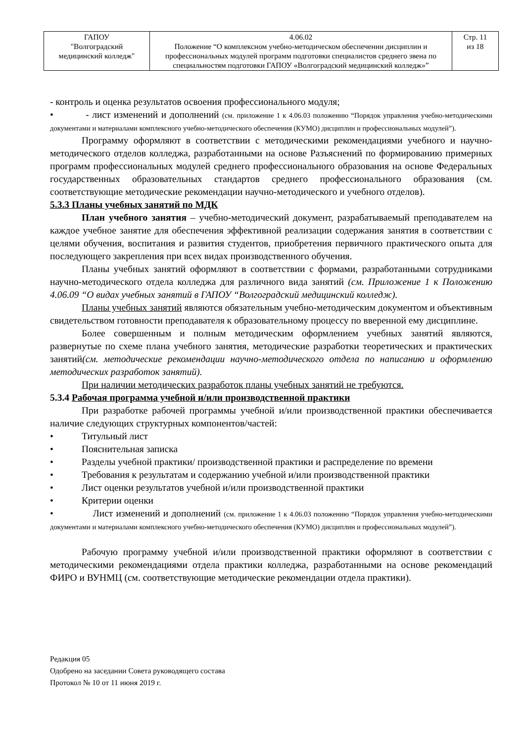| ГАПОУ "Волгоградский медицинский колледж" | 4.06.02 Положение “О комплексном учебно-методическом обеспечении дисциплин и профессиональных модулей программ подготовки специалистов среднего звена по специальностям подготовки ГАПОУ «Волгоградский медицинский колледж»” | Стр. 11 из 18 |
- контроль и оценка результатов освоения профессионального модуля;
• - лист изменений и дополнений (см. приложение 1 к 4.06.03 положению “Порядок управления учебно-методическими документами и материалами комплексного учебно-методического обеспечения (КУМО) дисциплин и профессиональных модулей”).
Программу оформляют в соответствии с методическими рекомендациями учебного и научно-методического отделов колледжа, разработанными на основе Разъяснений по формированию примерных программ профессиональных модулей среднего профессионального образования на основе Федеральных государственных образовательных стандартов среднего профессионального образования (см. соответствующие методические рекомендации научно-методического и учебного отделов).
5.3.3 Планы учебных занятий по МДК
План учебного занятия – учебно-методический документ, разрабатываемый преподавателем на каждое учебное занятие для обеспечения эффективной реализации содержания занятия в соответствии с целями обучения, воспитания и развития студентов, приобретения первичного практического опыта для последующего закрепления при всех видах производственного обучения.
Планы учебных занятий оформляют в соответствии с формами, разработанными сотрудниками научно-методического отдела колледжа для различного вида занятий (см. Приложение 1 к Положению 4.06.09 “О видах учебных занятий в ГАПОУ “Волгоградский медицинский колледж).
Планы учебных занятий являются обязательным учебно-методическим документом и объективным свидетельством готовности преподавателя к образовательному процессу по вверенной ему дисциплине.
Более совершенным и полным методическим оформлением учебных занятий являются, развернутые по схеме плана учебного занятия, методические разработки теоретических и практических занятий(см. методические рекомендации научно-методического отдела по написанию и оформлению методических разработок занятий).
При наличии методических разработок планы учебных занятий не требуются.
5.3.4 Рабочая программа учебной и/или производственной практики
При разработке рабочей программы учебной и/или производственной практики обеспечивается наличие следующих структурных компонентов/частей:
• Титульный лист
• Пояснительная записка
• Разделы учебной практики/ производственной практики и распределение по времени
• Требования к результатам и содержанию учебной и/или производственной практики
• Лист оценки результатов учебной и/или производственной практики
• Критерии оценки
• Лист изменений и дополнений (см. приложение 1 к 4.06.03 положению “Порядок управления учебно-методическими документами и материалами комплексного учебно-методического обеспечения (КУМО) дисциплин и профессиональных модулей”).
Рабочую программу учебной и/или производственной практики оформляют в соответствии с методическими рекомендациями отдела практики колледжа, разработанными на основе рекомендаций ФИРО и ВУНМЦ (см. соответствующие методические рекомендации отдела практики).
Редакция 05
Одобрено на заседании Совета руководящего состава
Протокол № 10 от 11 июня 2019 г.